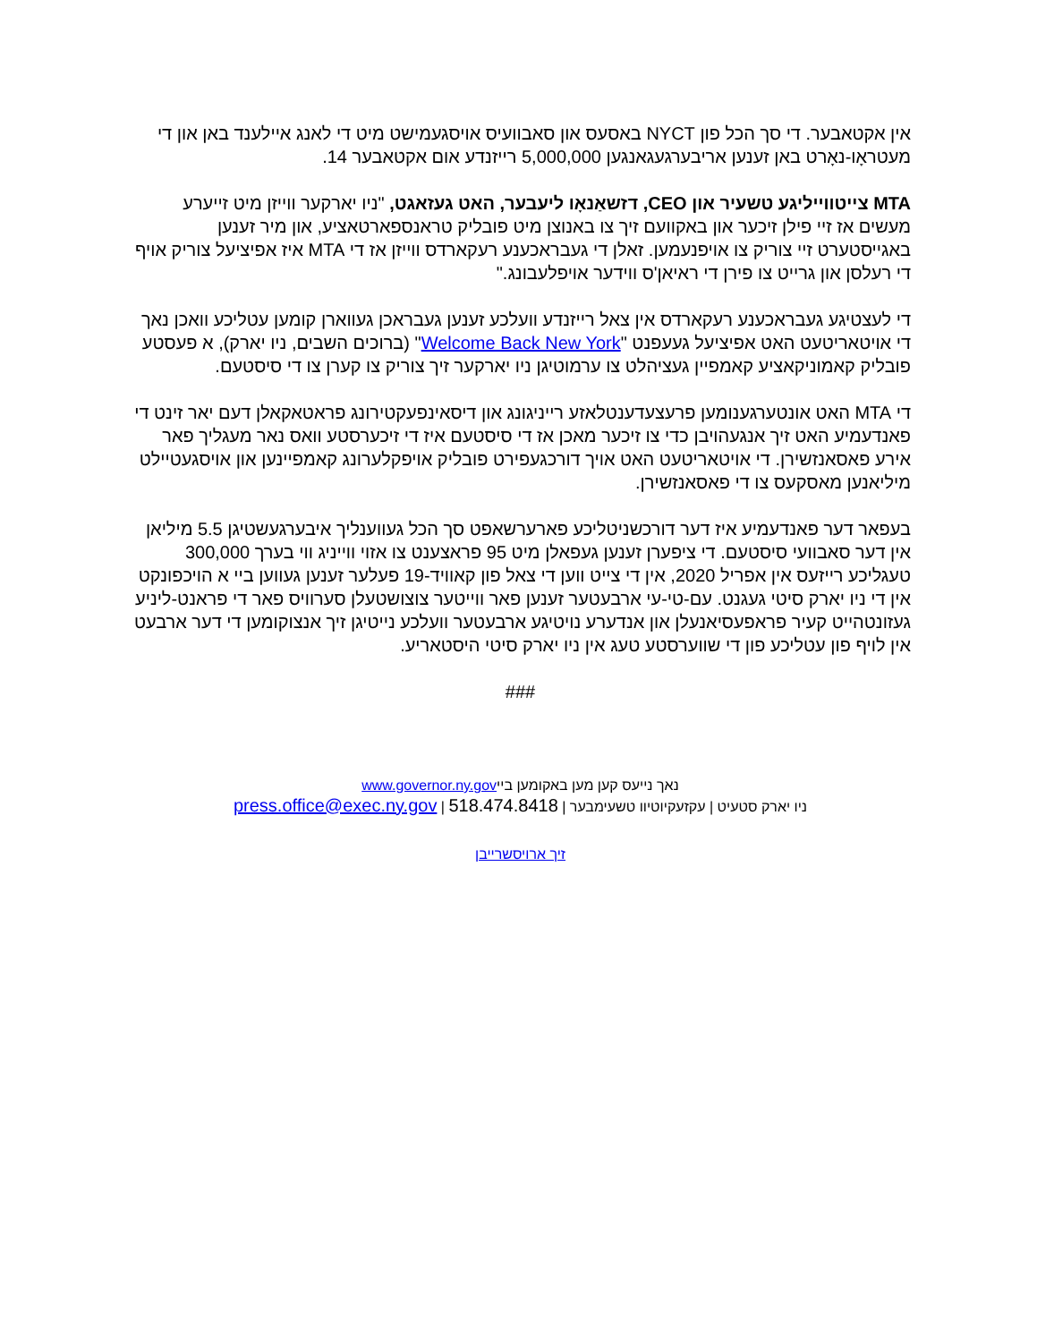אין אקטאבער. די סך הכל פון NYCT באסעס און סאבוועיס אויסגעמישט מיט די לאנג איילענד באן און די מעטראָו-נאָרט באן זענען אריבערגעגאנגען 5,000,000 רייזנדע אום אקטאבער 14.
MTA צייטווייליגע טשעיר און CEO, דזשאַנאָו ליעבער, האט געזאגט, "ניו יארקער ווייזן מיט זייערע מעשים אז זיי פילן זיכער און באקוועם זיך צו באנוצן מיט פובליק טראנספארטאציע, און מיר זענען באגייסטערט זיי צוריק צו אויפנעמען. זאלן די געבראכענע רעקארדס ווייזן אז די MTA איז אפיציעל צוריק אויף די רעלסן און גרייט צו פירן די ראיאן'ס ווידער אויפלעבונג."
די לעצטיגע געבראכענע רעקארדס אין צאל רייזנדע וועלכע זענען געבראכן געווארן קומען עטליכע וואכן נאך די אויטאריטעט האט אפיציעל געעפנט "Welcome Back New York" (ברוכים השבים, ניו יארק), א פעסטע פובליק קאמוניקאציע קאמפיין געציהלט צו ערמוטיגן ניו יארקער זיך צוריק צו קערן צו די סיסטעם.
די MTA האט אונטערגענומען פרעצעדענטלאזע רייניגונג און דיסאינפעקטירונג פראטאקאלן דעם יאר זינט די פאנדעמיע האט זיך אנגעהויבן כדי צו זיכער מאכן אז די סיסטעם איז די זיכערסטע וואס נאר מעגליך פאר אירע פאסאנזשירן. די אויטאריטעט האט אויך דורכגעפירט פובליק אויפקלערונג קאמפיינען און אויסגעטיילט מיליאנען מאסקעס צו די פאסאנזשירן.
בעפאר דער פאנדעמיע איז דער דורכשניטליכע פארערשאפט סך הכל געווענליך איבערגעשטיגן 5.5 מיליאן אין דער סאבוועי סיסטעם. די ציפערן זענען געפאלן מיט 95 פראצענט צו אזוי ווייניג ווי בערך 300,000 טעגליכע רייזעס אין אפריל 2020, אין די צייט ווען די צאל פון קאוויד-19 פעלער זענען געווען ביי א הויכפונקט אין די ניו יארק סיטי געגנט. עם-טי-עי ארבעטער זענען פאר ווייטער צוצושטעלן סערוויס פאר די פראנט-ליניע געזונטהייט קעיר פראפעסיאנעלן און אנדערע נויטיגע ארבעטער וועלכע נייטיגן זיך אנצוקומען די דער ארבעט אין לויף פון עטליכע פון די שווערסטע טעג אין ניו יארק סיטי היסטאריע.
###
נאך נייעס קען מען באקומען בייwww.governor.ny.gov
ניו יארק סטעיט | עקזעקיוטיוו טשעימבער | 518.474.8418 | press.office@exec.ny.gov
זיך ארויסשרייבן